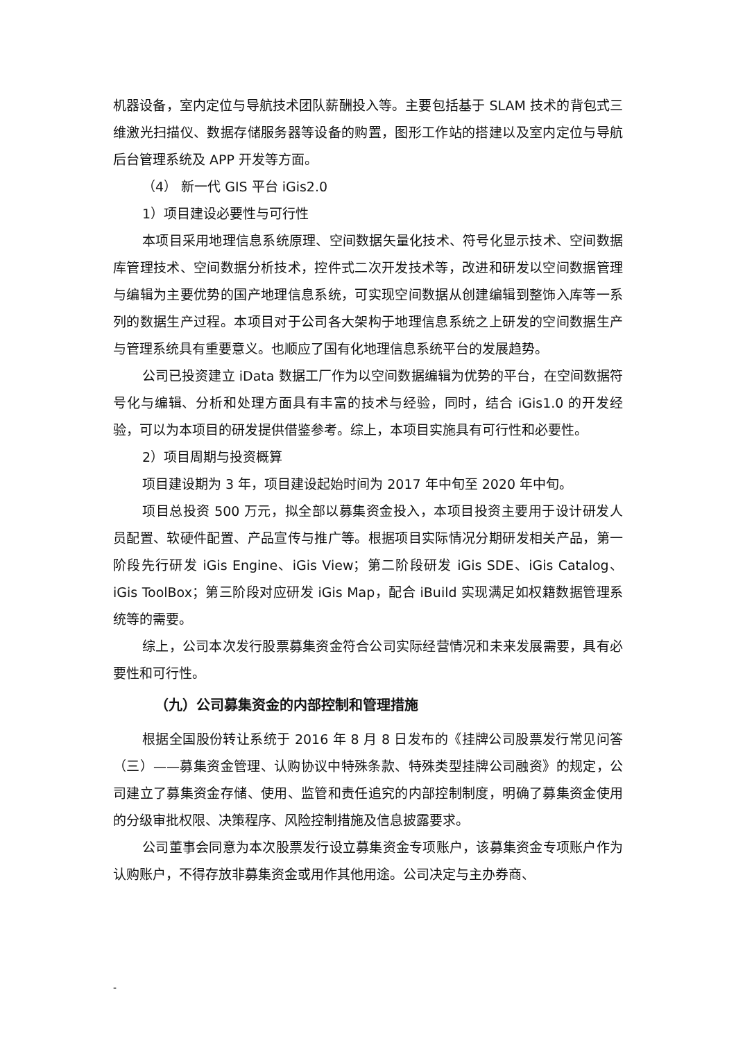机器设备，室内定位与导航技术团队薪酬投入等。主要包括基于 SLAM 技术的背包式三维激光扫描仪、数据存储服务器等设备的购置，图形工作站的搭建以及室内定位与导航后台管理系统及 APP 开发等方面。
（4） 新一代 GIS 平台 iGis2.0
1）项目建设必要性与可行性
本项目采用地理信息系统原理、空间数据矢量化技术、符号化显示技术、空间数据库管理技术、空间数据分析技术，控件式二次开发技术等，改进和研发以空间数据管理与编辑为主要优势的国产地理信息系统，可实现空间数据从创建编辑到整饰入库等一系列的数据生产过程。本项目对于公司各大架构于地理信息系统之上研发的空间数据生产与管理系统具有重要意义。也顺应了国有化地理信息系统平台的发展趋势。
公司已投资建立 iData 数据工厂作为以空间数据编辑为优势的平台，在空间数据符号化与编辑、分析和处理方面具有丰富的技术与经验，同时，结合 iGis1.0 的开发经验，可以为本项目的研发提供借鉴参考。综上，本项目实施具有可行性和必要性。
2）项目周期与投资概算
项目建设期为 3 年，项目建设起始时间为 2017 年中旬至 2020 年中旬。
项目总投资 500 万元，拟全部以募集资金投入，本项目投资主要用于设计研发人员配置、软硬件配置、产品宣传与推广等。根据项目实际情况分期研发相关产品，第一阶段先行研发 iGis Engine、iGis View；第二阶段研发 iGis SDE、iGis Catalog、iGis ToolBox；第三阶段对应研发 iGis Map，配合 iBuild 实现满足如权籍数据管理系统等的需要。
综上，公司本次发行股票募集资金符合公司实际经营情况和未来发展需要，具有必要性和可行性。
（九）公司募集资金的内部控制和管理措施
根据全国股份转让系统于 2016 年 8 月 8 日发布的《挂牌公司股票发行常见问答（三）——募集资金管理、认购协议中特殊条款、特殊类型挂牌公司融资》的规定，公司建立了募集资金存储、使用、监管和责任追究的内部控制制度，明确了募集资金使用的分级审批权限、决策程序、风险控制措施及信息披露要求。
公司董事会同意为本次股票发行设立募集资金专项账户，该募集资金专项账户作为认购账户，不得存放非募集资金或用作其他用途。公司决定与主办券商、
-